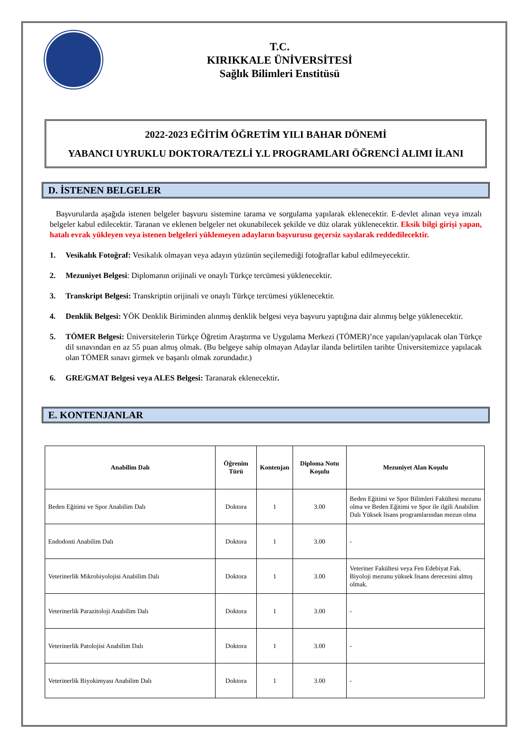T.C.
KIRIKKALE ÜNİVERSİTESİ
Sağlık Bilimleri Enstitüsü
2022-2023 EĞİTİM ÖĞRETİM YILI BAHAR DÖNEMİ
YABANCI UYRUKLU DOKTORA/TEZLİ Y.L PROGRAMLARI ÖĞRENCİ ALIMI İLANI
D. İSTENEN BELGELER
Başvurularda aşağıda istenen belgeler başvuru sistemine tarama ve sorgulama yapılarak eklenecektir. E-devlet alınan veya imzalı belgeler kabul edilecektir. Taranan ve eklenen belgeler net okunabilecek şekilde ve düz olarak yüklenecektir. Eksik bilgi girişi yapan, hatalı evrak yükleyen veya istenen belgeleri yüklemeyen adayların başvurusu geçersiz sayılarak reddedilecektir.
1. Vesikalık Fotoğraf: Vesikalık olmayan veya adayın yüzünün seçilemediği fotoğraflar kabul edilmeyecektir.
2. Mezuniyet Belgesi: Diplomanın orijinali ve onaylı Türkçe tercümesi yüklenecektir.
3. Transkript Belgesi: Transkriptin orijinali ve onaylı Türkçe tercümesi yüklenecektir.
4. Denklik Belgesi: YÖK Denklik Biriminden alınmış denklik belgesi veya başvuru yaptığına dair alınmış belge yüklenecektir.
5. TÖMER Belgesi: Üniversitelerin Türkçe Öğretim Araştırma ve Uygulama Merkezi (TÖMER)’nce yapılan/yapılacak olan Türkçe dil sınavından en az 55 puan almış olmak. (Bu belgeye sahip olmayan Adaylar ilanda belirtilen tarihte Üniversitemizce yapılacak olan TÖMER sınavı girmek ve başarılı olmak zorundadır.)
6. GRE/GMAT Belgesi veya ALES Belgesi: Taranarak eklenecektir.
E. KONTENJANLAR
| Anabilim Dalı | Öğrenim Türü | Kontenjan | Diploma Notu Koşulu | Mezuniyet Alan Koşulu |
| --- | --- | --- | --- | --- |
| Beden Eğitimi ve Spor Anabilim Dalı | Doktora | 1 | 3.00 | Beden Eğitimi ve Spor Bilimleri Fakültesi mezunu olma ve Beden Eğitimi ve Spor ile ilgili Anabilim Dalı Yüksek lisans programlarından mezun olma |
| Endodonti Anabilim Dalı | Doktora | 1 | 3.00 | - |
| Veterinerlik Mikrobiyolojisi Anabilim Dalı | Doktora | 1 | 3.00 | Veteriner Fakültesi veya Fen Edebiyat Fak. Biyoloji mezunu yüksek lisans derecesini almış olmak. |
| Veterinerlik Parazitoloji Anabilim Dalı | Doktora | 1 | 3.00 | - |
| Veterinerlik Patolojisi Anabilim Dalı | Doktora | 1 | 3.00 | - |
| Veterinerlik Biyokimyası Anabilim Dalı | Doktora | 1 | 3.00 | - |